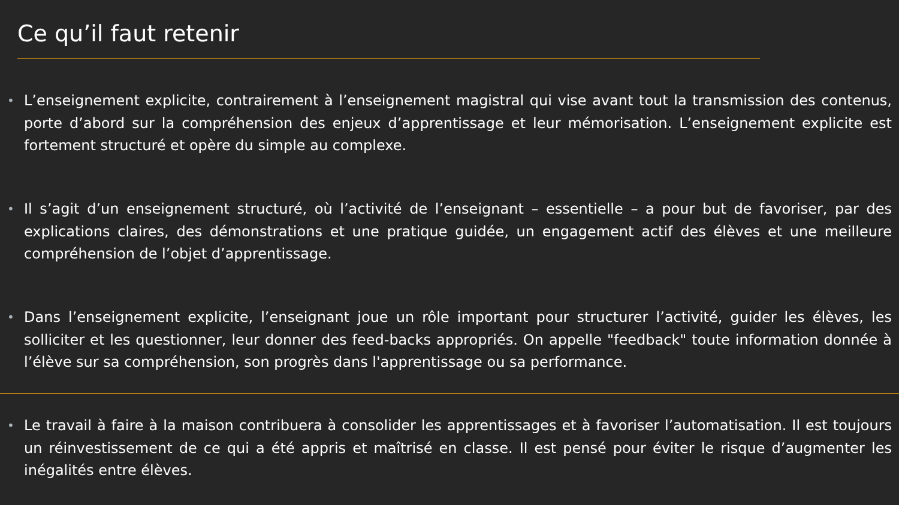Ce qu’il faut retenir
• L’enseignement explicite, contrairement à l’enseignement magistral qui vise avant tout la transmission des contenus, porte d’abord sur la compréhension des enjeux d’apprentissage et leur mémorisation. L’enseignement explicite est fortement structuré et opère du simple au complexe.
• Il s’agit d’un enseignement structuré, où l’activité de l’enseignant – essentielle – a pour but de favoriser, par des explications claires, des démonstrations et une pratique guidée, un engagement actif des élèves et une meilleure compréhension de l’objet d’apprentissage.
• Dans l’enseignement explicite, l’enseignant joue un rôle important pour structurer l’activité, guider les élèves, les solliciter et les questionner, leur donner des feed-backs appropriés. On appelle "feedback" toute information donnée à l’élève sur sa compréhension, son progrès dans l'apprentissage ou sa performance.
• Le travail à faire à la maison contribuera à consolider les apprentissages et à favoriser l’automatisation. Il est toujours un réinvestissement de ce qui a été appris et maîtrisé en classe. Il est pensé pour éviter le risque d’augmenter les inégalités entre élèves.